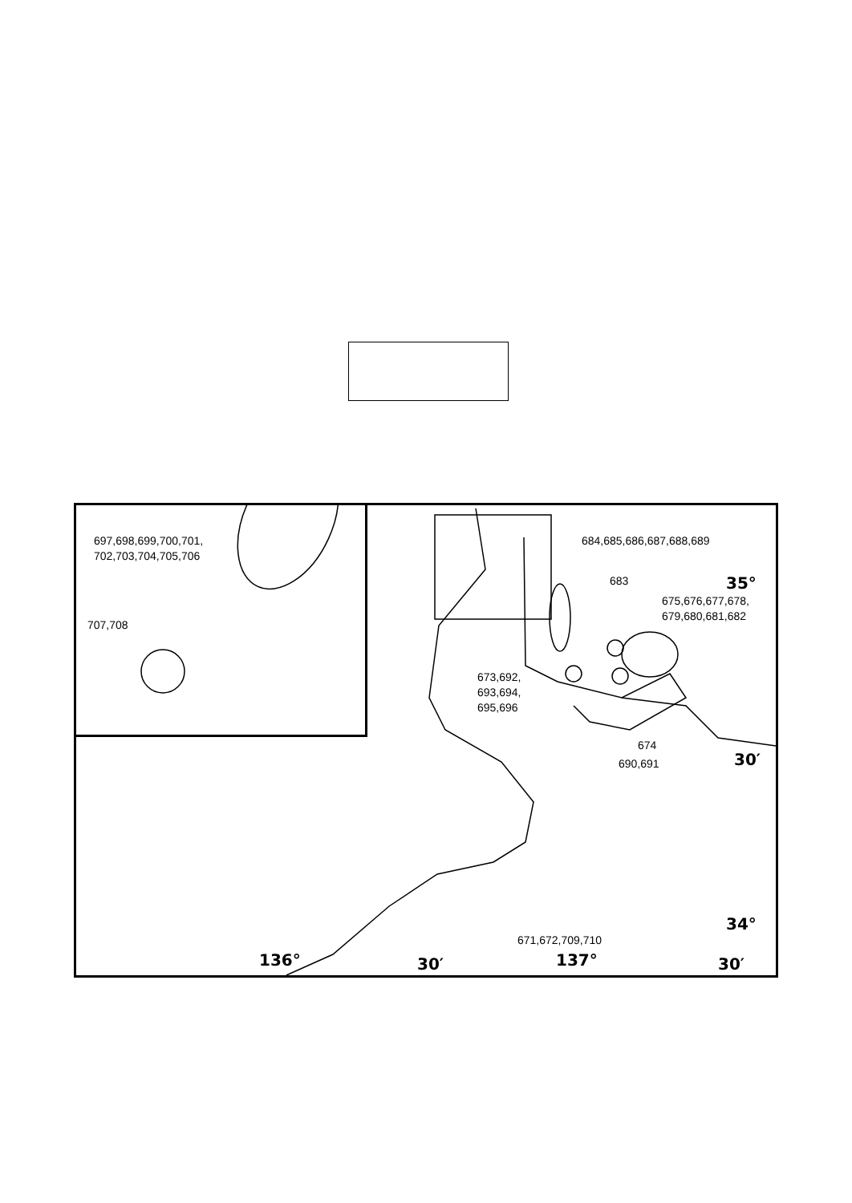697,698,699,700,701,
702,703,704,705,706
707,708
684,685,686,687,688,689
683
675,676,677,678,
679,680,681,682
673,692,
693,694,
695,696
674
690,691
671,672,709,710
35°
30′
34°
136° 30′ 137° 30′